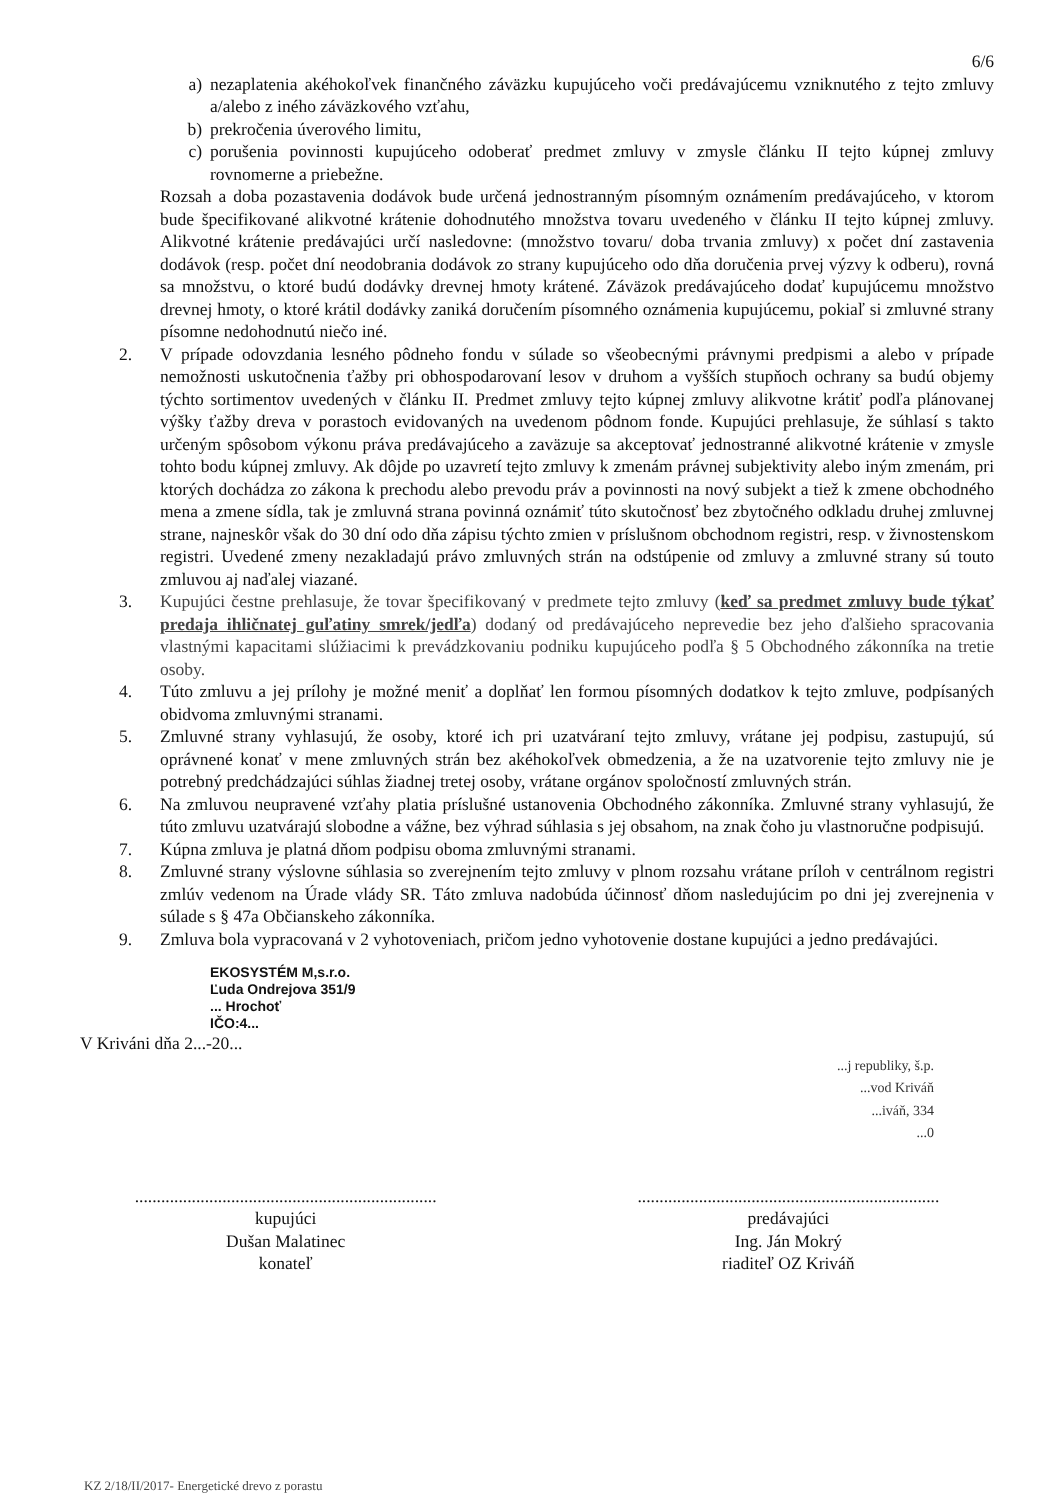6/6
a) nezaplatenia akéhokoľvek finančného záväzku kupujúceho voči predávajúcemu vzniknutého z tejto zmluvy a/alebo z iného záväzkového vzťahu,
b) prekročenia úverového limitu,
c) porušenia povinnosti kupujúceho odoberať predmet zmluvy v zmysle článku II tejto kúpnej zmluvy rovnomerne a priebežne.
Rozsah a doba pozastavenia dodávok bude určená jednostranným písomným oznámením predávajúceho, v ktorom bude špecifikované alikvotné krátenie dohodnutého množstva tovaru uvedeného v článku II tejto kúpnej zmluvy. Alikvotné krátenie predávajúci určí nasledovne: (množstvo tovaru/ doba trvania zmluvy) x počet dní zastavenia dodávok (resp. počet dní neodobrania dodávok zo strany kupujúceho odo dňa doručenia prvej výzvy k odberu), rovná sa množstvu, o ktoré budú dodávky drevnej hmoty krátené. Záväzok predávajúceho dodať kupujúcemu množstvo drevnej hmoty, o ktoré krátil dodávky zaniká doručením písomného oznámenia kupujúcemu, pokiaľ si zmluvné strany písomne nedohodnutú niečo iné.
2. V prípade odovzdania lesného pôdneho fondu v súlade so všeobecnými právnymi predpismi a alebo v prípade nemožnosti uskutočnenia ťažby pri obhospodarovaní lesov v druhom a vyšších stupňoch ochrany sa budú objemy týchto sortimentov uvedených v článku II. Predmet zmluvy tejto kúpnej zmluvy alikvotne krátiť podľa plánovanej výšky ťažby dreva v porastoch evidovaných na uvedenom pôdnom fonde. Kupujúci prehlasuje, že súhlasí s takto určeným spôsobom výkonu práva predávajúceho a zaväzuje sa akceptovať jednostranné alikvotné krátenie v zmysle tohto bodu kúpnej zmluvy. Ak dôjde po uzavretí tejto zmluvy k zmenám právnej subjektivity alebo iným zmenám, pri ktorých dochádza zo zákona k prechodu alebo prevodu práv a povinnosti na nový subjekt a tiež k zmene obchodného mena a zmene sídla, tak je zmluvná strana povinná oznámiť túto skutočnosť bez zbytočného odkladu druhej zmluvnej strane, najneskôr však do 30 dní odo dňa zápisu týchto zmien v príslušnom obchodnom registri, resp. v živnostenskom registri. Uvedené zmeny nezakladajú právo zmluvných strán na odstúpenie od zmluvy a zmluvné strany sú touto zmluvou aj naďalej viazané.
3. Kupujúci čestne prehlasuje, že tovar špecifikovaný v predmete tejto zmluvy (keď sa predmet zmluvy bude týkať predaja ihličnatej guľatiny smrek/jedľa) dodaný od predávajúceho neprevedie bez jeho ďalšieho spracovania vlastnými kapacitami slúžiacimi k prevádzkovaniu podniku kupujúceho podľa § 5 Obchodného zákonníka na tretie osoby.
4. Túto zmluvu a jej prílohy je možné meniť a doplňať len formou písomných dodatkov k tejto zmluve, podpísaných obidvoma zmluvnými stranami.
5. Zmluvné strany vyhlasujú, že osoby, ktoré ich pri uzatváraní tejto zmluvy, vrátane jej podpisu, zastupujú, sú oprávnené konať v mene zmluvných strán bez akéhokoľvek obmedzenia, a že na uzatvorenie tejto zmluvy nie je potrebný predchádzajúci súhlas žiadnej tretej osoby, vrátane orgánov spoločností zmluvných strán.
6. Na zmluvou neupravené vzťahy platia príslušné ustanovenia Obchodného zákonníka. Zmluvné strany vyhlasujú, že túto zmluvu uzatvárajú slobodne a vážne, bez výhrad súhlasia s jej obsahom, na znak čoho ju vlastnoručne podpisujú.
7. Kúpna zmluva je platná dňom podpisu oboma zmluvnými stranami.
8. Zmluvné strany výslovne súhlasia so zverejnením tejto zmluvy v plnom rozsahu vrátane príloh v centrálnom registri zmlúv vedenom na Úrade vlády SR. Táto zmluva nadobúda účinnosť dňom nasledujúcim po dni jej zverejnenia v súlade s § 47a Občianskeho zákonníka.
9. Zmluva bola vypracovaná v 2 vyhotoveniach, pričom jedno vyhotovenie dostane kupujúci a jedno predávajúci.
EKOSYSTÉM M,s.r.o.
Ľuda Ondrejova 351/9
... Hrochoť
IČO:4...
V Kriváni dňa 2...-20...
...j republiky, š.p.
...vod Kriváň
...iváň, 334
...0
.....................................................................
kupujúci
Dušan Malatinec
konateľ
.....................................................................
predávajúci
Ing. Ján Mokrý
riaditeľ OZ Kriváň
KZ 2/18/II/2017- Energetické drevo z porastu